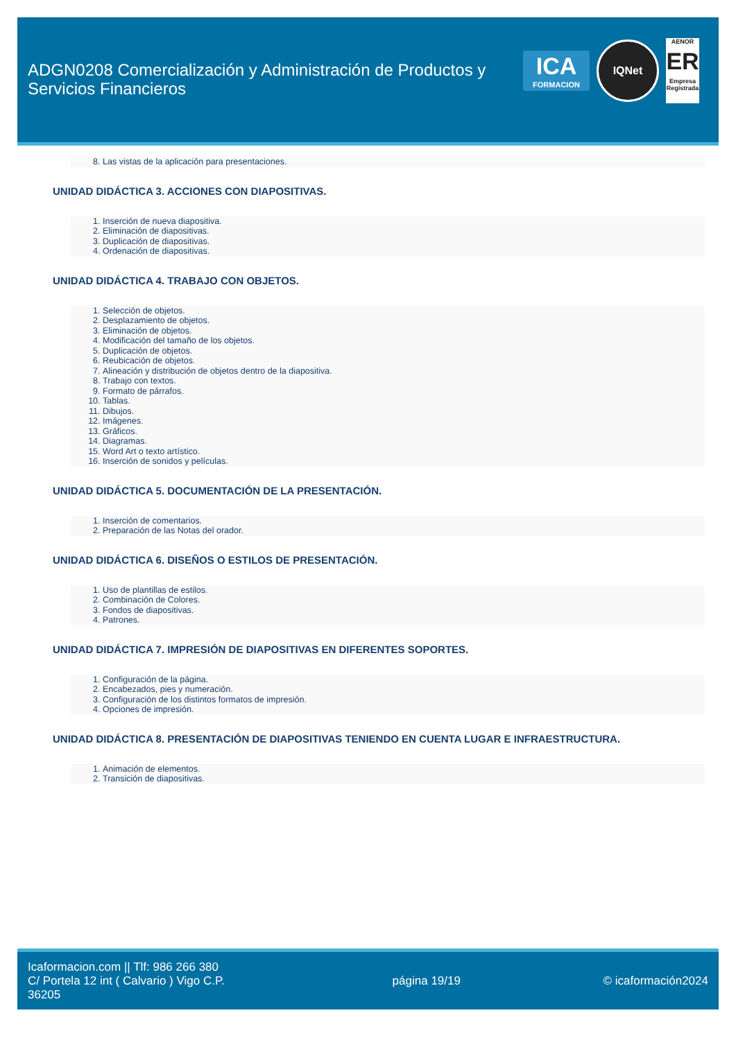ADGN0208 Comercialización y Administración de Productos y Servicios Financieros
ICA
FORMACION
IQNet
AENOR
ER
Empresa Registrada
8. Las vistas de la aplicación para presentaciones.
UNIDAD DIDÁCTICA 3. ACCIONES CON DIAPOSITIVAS.
1. Inserción de nueva diapositiva.
2. Eliminación de diapositivas.
3. Duplicación de diapositivas.
4. Ordenación de diapositivas.
UNIDAD DIDÁCTICA 4. TRABAJO CON OBJETOS.
1. Selección de objetos.
2. Desplazamiento de objetos.
3. Eliminación de objetos.
4. Modificación del tamaño de los objetos.
5. Duplicación de objetos.
6. Reubicación de objetos.
7. Alineación y distribución de objetos dentro de la diapositiva.
8. Trabajo con textos.
9. Formato de párrafos.
10. Tablas.
11. Dibujos.
12. Imágenes.
13. Gráficos.
14. Diagramas.
15. Word Art o texto artístico.
16. Inserción de sonidos y películas.
UNIDAD DIDÁCTICA 5. DOCUMENTACIÓN DE LA PRESENTACIÓN.
1. Inserción de comentarios.
2. Preparación de las Notas del orador.
UNIDAD DIDÁCTICA 6. DISEÑOS O ESTILOS DE PRESENTACIÓN.
1. Uso de plantillas de estilos.
2. Combinación de Colores.
3. Fondos de diapositivas.
4. Patrones.
UNIDAD DIDÁCTICA 7. IMPRESIÓN DE DIAPOSITIVAS EN DIFERENTES SOPORTES.
1. Configuración de la página.
2. Encabezados, pies y numeración.
3. Configuración de los distintos formatos de impresión.
4. Opciones de impresión.
UNIDAD DIDÁCTICA 8. PRESENTACIÓN DE DIAPOSITIVAS TENIENDO EN CUENTA LUGAR E INFRAESTRUCTURA.
1. Animación de elementos.
2. Transición de diapositivas.
Icaformacion.com || Tlf: 986 266 380
C/ Portela 12 int ( Calvario ) Vigo C.P. 36205
página 19/19 © icaformación2024